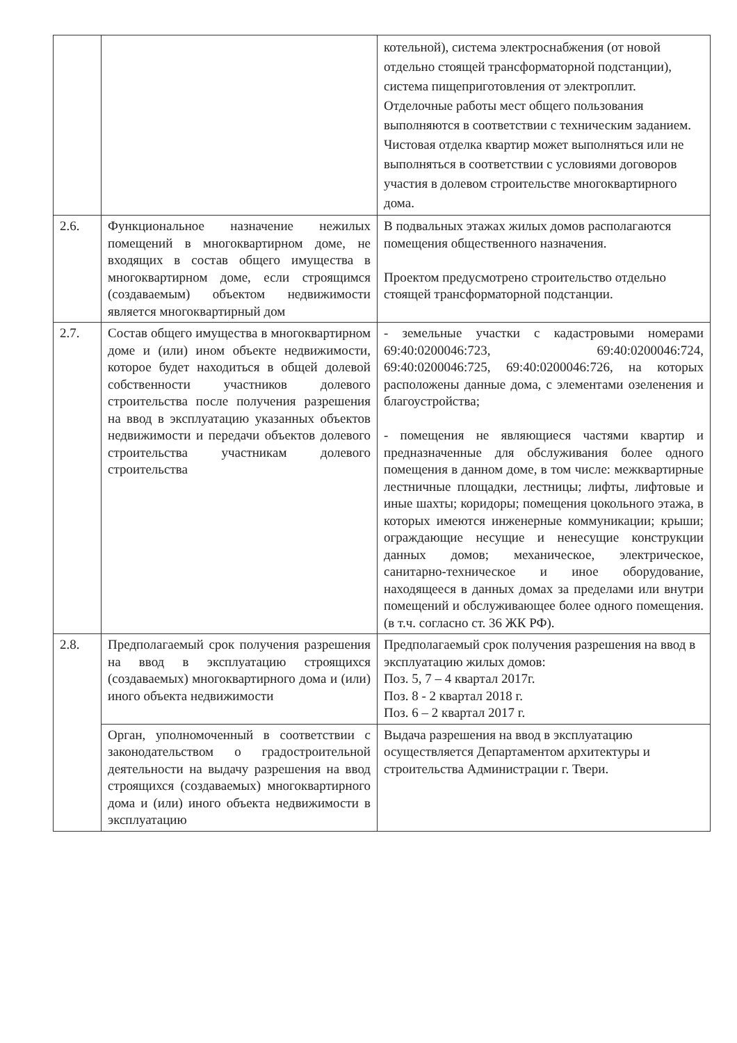| | | котельной), система электроснабжения (от новой отдельно стоящей трансформаторной подстанции), система пищеприготовления от электроплит. Отделочные работы мест общего пользования выполняются в соответствии с техническим заданием. Чистовая отделка квартир может выполняться или не выполняться в соответствии с условиями договоров участия в долевом строительстве многоквартирного дома. |
| 2.6. | Функциональное назначение нежилых помещений в многоквартирном доме, не входящих в состав общего имущества в многоквартирном доме, если строящимся (создаваемым) объектом недвижимости является многоквартирный дом | В подвальных этажах жилых домов располагаются помещения общественного назначения. Проектом предусмотрено строительство отдельно стоящей трансформаторной подстанции. |
| 2.7. | Состав общего имущества в многоквартирном доме и (или) ином объекте недвижимости, которое будет находиться в общей долевой собственности участников долевого строительства после получения разрешения на ввод в эксплуатацию указанных объектов недвижимости и передачи объектов долевого строительства участникам долевого строительства | - земельные участки с кадастровыми номерами 69:40:0200046:723, 69:40:0200046:724, 69:40:0200046:725, 69:40:0200046:726, на которых расположены данные дома, с элементами озеленения и благоустройства; - помещения не являющиеся частями квартир и предназначенные для обслуживания более одного помещения в данном доме, в том числе: межквартирные лестничные площадки, лестницы; лифты, лифтовые и иные шахты; коридоры; помещения цокольного этажа, в которых имеются инженерные коммуникации; крыши; ограждающие несущие и ненесущие конструкции данных домов; механическое, электрическое, санитарно-техническое и иное оборудование, находящееся в данных домах за пределами или внутри помещений и обслуживающее более одного помещения. (в т.ч. согласно ст. 36 ЖК РФ). |
| 2.8. | Предполагаемый срок получения разрешения на ввод в эксплуатацию строящихся (создаваемых) многоквартирного дома и (или) иного объекта недвижимости | Предполагаемый срок получения разрешения на ввод в эксплуатацию жилых домов: Поз. 5, 7 – 4 квартал 2017г. Поз. 8 - 2 квартал 2018 г. Поз. 6 – 2 квартал 2017 г. |
| | Орган, уполномоченный в соответствии с законодательством о градостроительной деятельности на выдачу разрешения на ввод строящихся (создаваемых) многоквартирного дома и (или) иного объекта недвижимости в эксплуатацию | Выдача разрешения на ввод в эксплуатацию осуществляется Департаментом архитектуры и строительства Администрации г. Твери. |